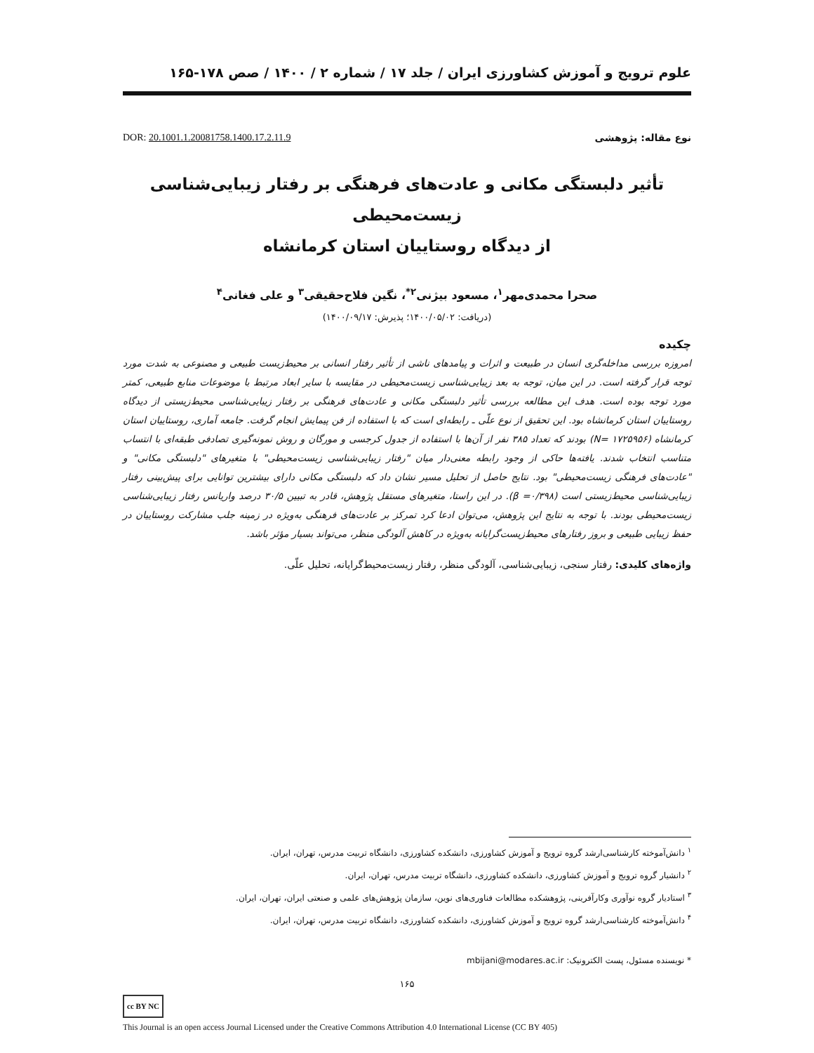علوم ترویج و آموزش کشاورزی ایران / جلد ۱۷ / شماره ۲ / ۱۴۰۰ / صص ۱۷۸-۱۶۵
نوع مقاله: پژوهشی DOR: 20.1001.1.20081758.1400.17.2.11.9
تأثیر دلبستگی مکانی و عادت‌های فرهنگی بر رفتار زیبایی‌شناسی زیست‌محیطی
از دیدگاه روستاییان استان کرمانشاه
صحرا محمدی‌مهر<sup>۱</sup>، مسعود بیژنی<sup>۲*</sup>، نگین فلاح‌حقیقی<sup>۳</sup> و علی فغانی<sup>۴</sup>
(دریافت: ۱۴۰۰/۰۵/۰۲؛ پذیرش: ۱۴۰۰/۰۹/۱۷)
چکیده
امروزه بررسی مداخله‌گری انسان در طبیعت و اثرات و پیامدهای ناشی از تأثیر رفتار انسانی بر محیط‌زیست طبیعی و مصنوعی به شدت مورد توجه قرار گرفته است. در این میان، توجه به بعد زیبایی‌شناسی زیست‌محیطی در مقایسه با سایر ابعاد مرتبط با موضوعات منابع طبیعی، کمتر مورد توجه بوده است. هدف این مطالعه بررسی تأثیر دلبستگی مکانی و عادت‌های فرهنگی بر رفتار زیبایی‌شناسی محیط‌زیستی از دیدگاه روستاییان استان کرمانشاه بود. این تحقیق از نوع علّی ـ رابطه‌ای است که با استفاده از فن پیمایش انجام گرفت. جامعه آماری، روستاییان استان کرمانشاه (N= ۱۷۲۵۹۵۶) بودند که تعداد ۳۸۵ نفر از آن‌ها با استفاده از جدول کرجسی و مورگان و روش نمونه‌گیری تصادفی طبقه‌ای با انتساب متناسب انتخاب شدند. یافته‌ها حاکی از وجود رابطه معنی‌دار میان "رفتار زیبایی‌شناسی زیست‌محیطی" با متغیرهای "دلبستگی مکانی" و "عادت‌های فرهنگی زیست‌محیطی" بود. نتایج حاصل از تحلیل مسیر نشان داد که دلبستگی مکانی دارای بیشترین توانایی برای پیش‌بینی رفتار زیبایی‌شناسی محیط‌زیستی است (β =۰/۳۹۸). در این راستا، متغیرهای مستقل پژوهش، قادر به تبیین ۳۰/۵ درصد واریانس رفتار زیبایی‌شناسی زیست‌محیطی بودند. با توجه به نتایج این پژوهش، می‌توان ادعا کرد تمرکز بر عادت‌های فرهنگی به‌ویژه در زمینه جلب مشارکت روستاییان در حفظ زیبایی طبیعی و بروز رفتارهای محیط‌زیست‌گرایانه به‌ویژه در کاهش آلودگی منظر، می‌تواند بسیار مؤثر باشد.
واژه‌های کلیدی: رفتار سنجی، زیبایی‌شناسی، آلودگی منظر، رفتار زیست‌محیط‌گرایانه، تحلیل علّی.
<sup>۱</sup> دانش‌آموخته کارشناسی‌ارشد گروه ترویج و آموزش کشاورزی، دانشکده کشاورزی، دانشگاه تربیت مدرس، تهران، ایران.
<sup>۲</sup> دانشیار گروه ترویج و آموزش کشاورزی، دانشکده کشاورزی، دانشگاه تربیت مدرس، تهران، ایران.
<sup>۳</sup> استادیار گروه نوآوری وکارآفرینی، پژوهشکده مطالعات فناوری‌های نوین، سازمان پژوهش‌های علمی و صنعتی ایران، تهران، ایران.
<sup>۴</sup> دانش‌آموخته کارشناسی‌ارشد گروه ترویج و آموزش کشاورزی، دانشکده کشاورزی، دانشگاه تربیت مدرس، تهران، ایران.
* نویسنده مسئول، پست الکترونیک: mbijani@modares.ac.ir
۱۶۵
cc BY NC
This Journal is an open access Journal Licensed under the Creative Commons Attribution 4.0 International License (CC BY 405)